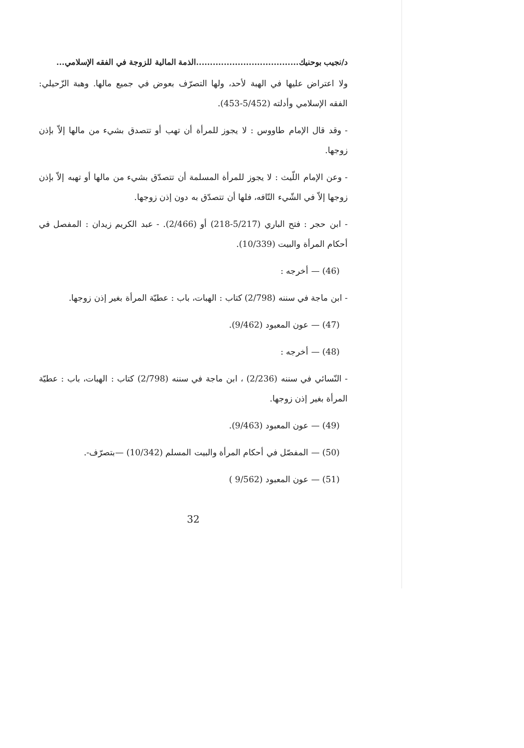د/نجيب بوحنيك.....................................الذمة المالية للزوجة في الفقه الإسلامي...
ولا اعتراض عليها في الهبة لأحد، ولها التصرّف بعوض في جميع مالها. وهبة الزّحيلي: الفقه الإسلامي وأدلته (5/452-453).
- وقد قال الإمام طاووس : لا يجوز للمرأة أن تهب أو تتصدق بشيء من مالها إلاّ بإذن زوجها.
- وعن الإمام اللّيث : لا يجوز للمرأة المسلمة أن تتصدّق بشيء من مالها أو تهبه إلاّ بإذن زوجها إلاّ في الشّيء التّافه، فلها أن تتصدّق به دون إذن زوجها.
- ابن حجر : فتح الباري (5/217-218) أو (2/466). - عبد الكريم زيدان : المفصل في أحكام المرأة والبيت (10/339).
(46) — أخرجه :
- ابن ماجة في سننه (2/798) كتاب : الهبات، باب : عطيّة المرأة بغير إذن زوجها.
(47) — عون المعبود (9/462).
(48) — أخرجه :
- النّسائي في سننه (2/236) ، ابن ماجة في سننه (2/798) كتاب : الهبات، باب : عطيّة المرأة بغير إذن زوجها.
(49) — عون المعبود (9/463).
(50) — المفصّل في أحكام المرأة والبيت المسلم (10/342) —بتصرّف-.
(51) — عون المعبود (9/562 )
32